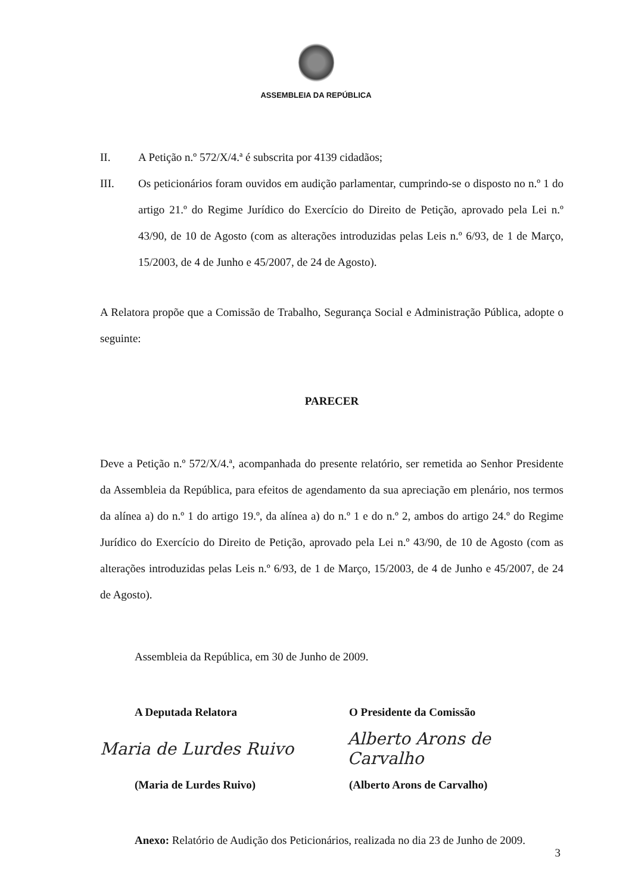ASSEMBLEIA DA REPÚBLICA
II. A Petição n.º 572/X/4.ª é subscrita por 4139 cidadãos;
III. Os peticionários foram ouvidos em audição parlamentar, cumprindo-se o disposto no n.º 1 do artigo 21.º do Regime Jurídico do Exercício do Direito de Petição, aprovado pela Lei n.º 43/90, de 10 de Agosto (com as alterações introduzidas pelas Leis n.º 6/93, de 1 de Março, 15/2003, de 4 de Junho e 45/2007, de 24 de Agosto).
A Relatora propõe que a Comissão de Trabalho, Segurança Social e Administração Pública, adopte o seguinte:
PARECER
Deve a Petição n.º 572/X/4.ª, acompanhada do presente relatório, ser remetida ao Senhor Presidente da Assembleia da República, para efeitos de agendamento da sua apreciação em plenário, nos termos da alínea a) do n.º 1 do artigo 19.º, da alínea a) do n.º 1 e do n.º 2, ambos do artigo 24.º do Regime Jurídico do Exercício do Direito de Petição, aprovado pela Lei n.º 43/90, de 10 de Agosto (com as alterações introduzidas pelas Leis n.º 6/93, de 1 de Março, 15/2003, de 4 de Junho e 45/2007, de 24 de Agosto).
Assembleia da República, em 30 de Junho de 2009.
A Deputada Relatora O Presidente da Comissão
Maria de Lurdes Ruivo Alberto Arons de Carvalho
(Maria de Lurdes Ruivo) (Alberto Arons de Carvalho)
Anexo: Relatório de Audição dos Peticionários, realizada no dia 23 de Junho de 2009.
3